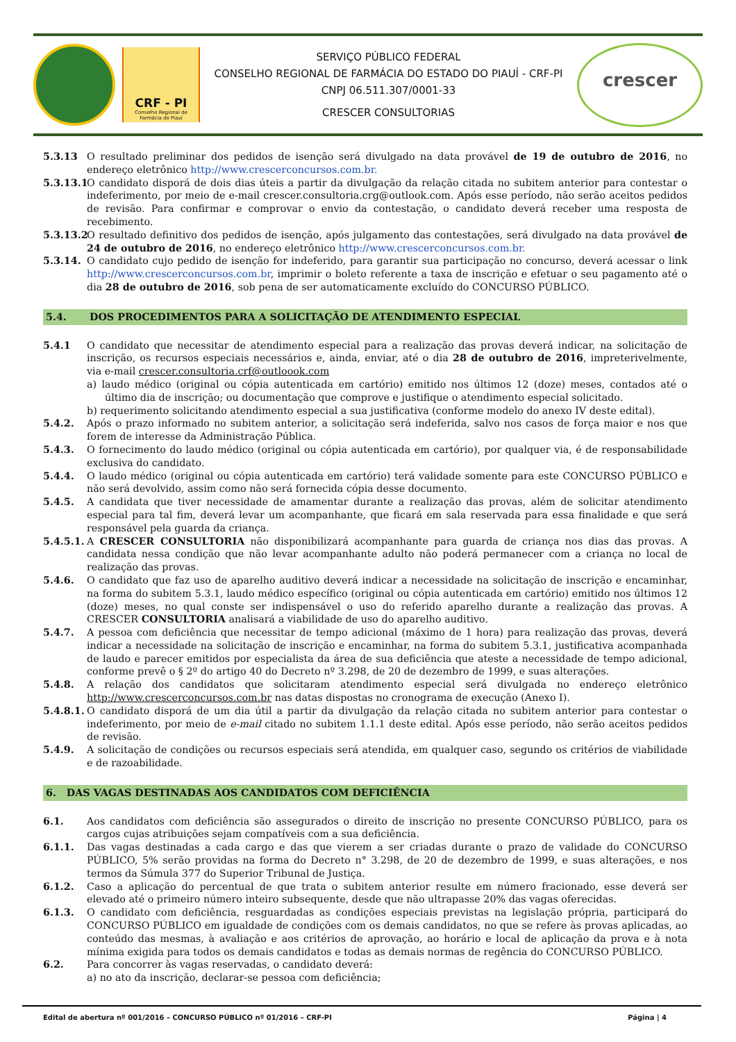CRF - PI
Conselho Regional de Farmácia do Piauí
SERVIÇO PÚBLICO FEDERAL
CONSELHO REGIONAL DE FARMÁCIA DO ESTADO DO PIAUÍ - CRF-PI
CNPJ 06.511.307/0001-33
CRESCER CONSULTORIAS
crescer
5.3.13 O resultado preliminar dos pedidos de isenção será divulgado na data provável de 19 de outubro de 2016, no endereço eletrônico http://www.crescerconcursos.com.br.
5.3.13.1
O candidato disporá de dois dias úteis a partir da divulgação da relação citada no subitem anterior para contestar o indeferimento, por meio de e-mail crescer.consultoria.crg@outlook.com. Após esse período, não serão aceitos pedidos de revisão. Para confirmar e comprovar o envio da contestação, o candidato deverá receber uma resposta de recebimento.
5.3.13.2
O resultado definitivo dos pedidos de isenção, após julgamento das contestações, será divulgado na data provável de 24 de outubro de 2016, no endereço eletrônico http://www.crescerconcursos.com.br.
5.3.14. O candidato cujo pedido de isenção for indeferido, para garantir sua participação no concurso, deverá acessar o link http://www.crescerconcursos.com.br, imprimir o boleto referente a taxa de inscrição e efetuar o seu pagamento até o dia 28 de outubro de 2016, sob pena de ser automaticamente excluído do CONCURSO PÚBLICO.
5.4. DOS PROCEDIMENTOS PARA A SOLICITAÇÃO DE ATENDIMENTO ESPECIAL
5.4.1 O candidato que necessitar de atendimento especial para a realização das provas deverá indicar, na solicitação de inscrição, os recursos especiais necessários e, ainda, enviar, até o dia 28 de outubro de 2016, impreterivelmente, via e-mail crescer.consultoria.crf@outloook.com
a) laudo médico (original ou cópia autenticada em cartório) emitido nos últimos 12 (doze) meses, contados até o último dia de inscrição; ou documentação que comprove e justifique o atendimento especial solicitado.
b) requerimento solicitando atendimento especial a sua justificativa (conforme modelo do anexo IV deste edital).
5.4.2. Após o prazo informado no subitem anterior, a solicitação será indeferida, salvo nos casos de força maior e nos que forem de interesse da Administração Pública.
5.4.3. O fornecimento do laudo médico (original ou cópia autenticada em cartório), por qualquer via, é de responsabilidade exclusiva do candidato.
5.4.4. O laudo médico (original ou cópia autenticada em cartório) terá validade somente para este CONCURSO PÚBLICO e não será devolvido, assim como não será fornecida cópia desse documento.
5.4.5. A candidata que tiver necessidade de amamentar durante a realização das provas, além de solicitar atendimento especial para tal fim, deverá levar um acompanhante, que ficará em sala reservada para essa finalidade e que será responsável pela guarda da criança.
5.4.5.1.
A CRESCER CONSULTORIA não disponibilizará acompanhante para guarda de criança nos dias das provas. A candidata nessa condição que não levar acompanhante adulto não poderá permanecer com a criança no local de realização das provas.
5.4.6. O candidato que faz uso de aparelho auditivo deverá indicar a necessidade na solicitação de inscrição e encaminhar, na forma do subitem 5.3.1, laudo médico específico (original ou cópia autenticada em cartório) emitido nos últimos 12 (doze) meses, no qual conste ser indispensável o uso do referido aparelho durante a realização das provas. A CRESCER CONSULTORIA analisará a viabilidade de uso do aparelho auditivo.
5.4.7. A pessoa com deficiência que necessitar de tempo adicional (máximo de 1 hora) para realização das provas, deverá indicar a necessidade na solicitação de inscrição e encaminhar, na forma do subitem 5.3.1, justificativa acompanhada de laudo e parecer emitidos por especialista da área de sua deficiência que ateste a necessidade de tempo adicional, conforme prevê o § 2º do artigo 40 do Decreto nº 3.298, de 20 de dezembro de 1999, e suas alterações.
5.4.8. A relação dos candidatos que solicitaram atendimento especial será divulgada no endereço eletrônico http://www.crescerconcursos.com.br nas datas dispostas no cronograma de execução (Anexo I).
5.4.8.1.
O candidato disporá de um dia útil a partir da divulgação da relação citada no subitem anterior para contestar o indeferimento, por meio de e-mail citado no subitem 1.1.1 deste edital. Após esse período, não serão aceitos pedidos de revisão.
5.4.9. A solicitação de condições ou recursos especiais será atendida, em qualquer caso, segundo os critérios de viabilidade e de razoabilidade.
6. DAS VAGAS DESTINADAS AOS CANDIDATOS COM DEFICIÊNCIA
6.1. Aos candidatos com deficiência são assegurados o direito de inscrição no presente CONCURSO PÚBLICO, para os cargos cujas atribuições sejam compatíveis com a sua deficiência.
6.1.1. Das vagas destinadas a cada cargo e das que vierem a ser criadas durante o prazo de validade do CONCURSO PÚBLICO, 5% serão providas na forma do Decreto n° 3.298, de 20 de dezembro de 1999, e suas alterações, e nos termos da Súmula 377 do Superior Tribunal de Justiça.
6.1.2. Caso a aplicação do percentual de que trata o subitem anterior resulte em número fracionado, esse deverá ser elevado até o primeiro número inteiro subsequente, desde que não ultrapasse 20% das vagas oferecidas.
6.1.3. O candidato com deficiência, resguardadas as condições especiais previstas na legislação própria, participará do CONCURSO PÚBLICO em igualdade de condições com os demais candidatos, no que se refere às provas aplicadas, ao conteúdo das mesmas, à avaliação e aos critérios de aprovação, ao horário e local de aplicação da prova e à nota mínima exigida para todos os demais candidatos e todas as demais normas de regência do CONCURSO PÚBLICO.
6.2. Para concorrer às vagas reservadas, o candidato deverá:
a) no ato da inscrição, declarar-se pessoa com deficiência;
Edital de abertura nº 001/2016 – CONCURSO PÚBLICO nº 01/2016 – CRF-PI Página | 4